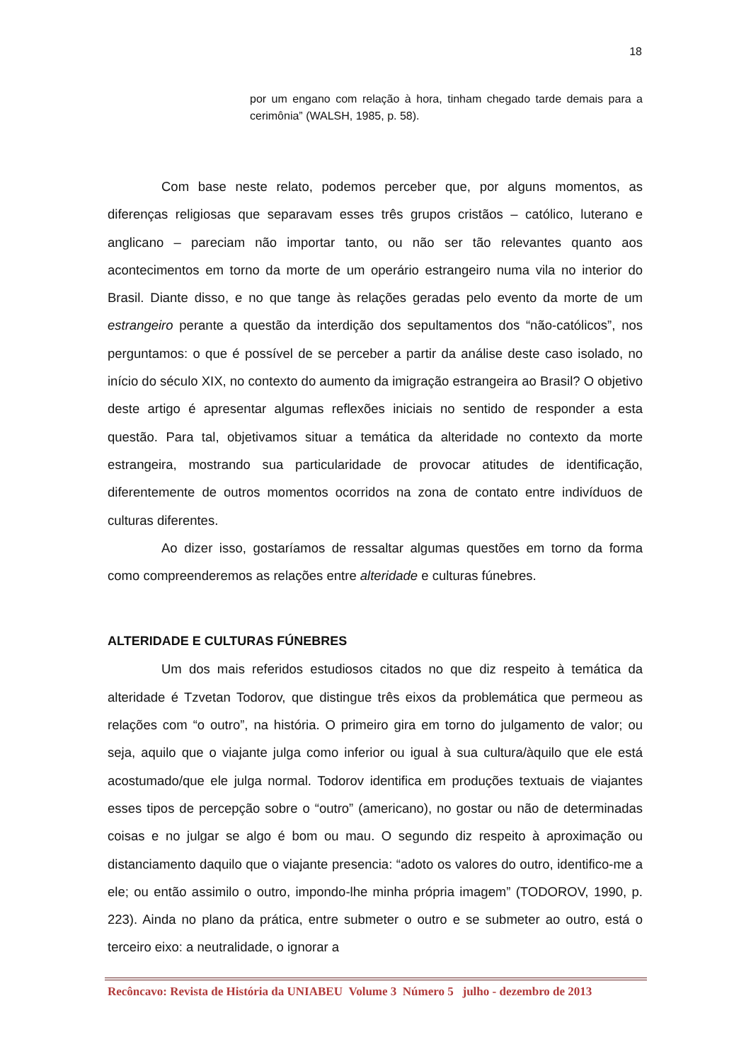18
por um engano com relação à hora, tinham chegado tarde demais para a cerimônia” (WALSH, 1985, p. 58).
Com base neste relato, podemos perceber que, por alguns momentos, as diferenças religiosas que separavam esses três grupos cristãos – católico, luterano e anglicano – pareciam não importar tanto, ou não ser tão relevantes quanto aos acontecimentos em torno da morte de um operário estrangeiro numa vila no interior do Brasil. Diante disso, e no que tange às relações geradas pelo evento da morte de um estrangeiro perante a questão da interdição dos sepultamentos dos “não-católicos”, nos perguntamos: o que é possível de se perceber a partir da análise deste caso isolado, no início do século XIX, no contexto do aumento da imigração estrangeira ao Brasil? O objetivo deste artigo é apresentar algumas reflexões iniciais no sentido de responder a esta questão. Para tal, objetivamos situar a temática da alteridade no contexto da morte estrangeira, mostrando sua particularidade de provocar atitudes de identificação, diferentemente de outros momentos ocorridos na zona de contato entre indivíduos de culturas diferentes.
Ao dizer isso, gostaríamos de ressaltar algumas questões em torno da forma como compreenderemos as relações entre alteridade e culturas fúnebres.
ALTERIDADE E CULTURAS FÚNEBRES
Um dos mais referidos estudiosos citados no que diz respeito à temática da alteridade é Tzvetan Todorov, que distingue três eixos da problemática que permeou as relações com “o outro”, na história. O primeiro gira em torno do julgamento de valor; ou seja, aquilo que o viajante julga como inferior ou igual à sua cultura/àquilo que ele está acostumado/que ele julga normal. Todorov identifica em produções textuais de viajantes esses tipos de percepção sobre o “outro” (americano), no gostar ou não de determinadas coisas e no julgar se algo é bom ou mau. O segundo diz respeito à aproximação ou distanciamento daquilo que o viajante presencia: “adoto os valores do outro, identifico-me a ele; ou então assimilo o outro, impondo-lhe minha própria imagem” (TODOROV, 1990, p. 223). Ainda no plano da prática, entre submeter o outro e se submeter ao outro, está o terceiro eixo: a neutralidade, o ignorar a
Recôncavo: Revista de História da UNIABEU Volume 3 Número 5 julho - dezembro de 2013